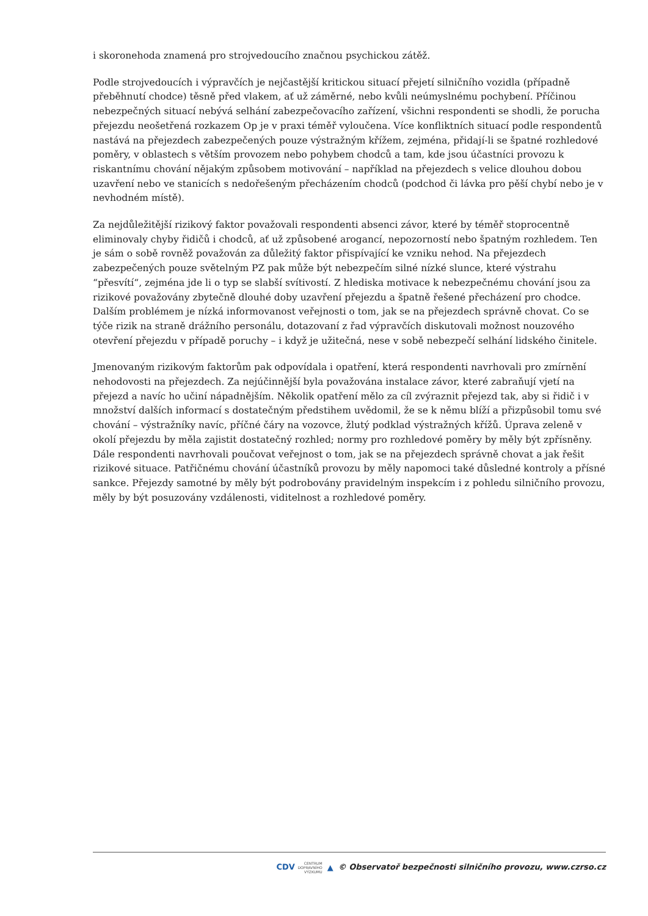i skoronehoda znamená pro strojvedoucího značnou psychickou zátěž.
Podle strojvedoucích i výpravčích je nejčastější kritickou situací přejetí silničního vozidla (případně přeběhnutí chodce) těsně před vlakem, ať už záměrné, nebo kvůli neúmyslnému pochybení. Příčinou nebezpečných situací nebývá selhání zabezpečovacího zařízení, všichni respondenti se shodli, že porucha přejezdu neošetřená rozkazem Op je v praxi téměř vyloučena. Více konfliktních situací podle respondentů nastává na přejezdech zabezpečených pouze výstražným křížem, zejména, přidají-li se špatné rozhledové poměry, v oblastech s větším provozem nebo pohybem chodců a tam, kde jsou účastníci provozu k riskantnímu chování nějakým způsobem motivování – například na přejezdech s velice dlouhou dobou uzavření nebo ve stanicích s nedořešeným přecházením chodců (podchod či lávka pro pěší chybí nebo je v nevhodném místě).
Za nejdůležitější rizikový faktor považovali respondenti absenci závor, které by téměř stoprocentně eliminovaly chyby řidičů i chodců, ať už způsobené arogancí, nepozorností nebo špatným rozhledem. Ten je sám o sobě rovněž považován za důležitý faktor přispívající ke vzniku nehod. Na přejezdech zabezpečených pouze světelným PZ pak může být nebezpečím silné nízké slunce, které výstrahu “přesvítí“, zejména jde li o typ se slabší svítivostí. Z hlediska motivace k nebezpečnému chování jsou za rizikové považovány zbytečně dlouhé doby uzavření přejezdu a špatně řešené přecházení pro chodce. Dalším problémem je nízká informovanost veřejnosti o tom, jak se na přejezdech správně chovat. Co se týče rizik na straně drážního personálu, dotazovaní z řad výpravčích diskutovali možnost nouzového otevření přejezdu v případě poruchy – i když je užitečná, nese v sobě nebezpečí selhání lidského činitele.
Jmenovaným rizikovým faktorům pak odpovídala i opatření, která respondenti navrhovali pro zmírnění nehodovosti na přejezdech. Za nejúčinnější byla považována instalace závor, které zabraňují vjetí na přejezd a navíc ho učiní nápadnějším. Několik opatření mělo za cíl zvýraznit přejezd tak, aby si řidič i v množství dalších informací s dostatečným předstihem uvědomil, že se k němu blíží a přizpůsobil tomu své chování – výstražníky navíc, příčné čáry na vozovce, žlutý podklad výstražných křížů. Úprava zeleně v okolí přejezdu by měla zajistit dostatečný rozhled; normy pro rozhledové poměry by měly být zpřísněny. Dále respondenti navrhovali poučovat veřejnost o tom, jak se na přejezdech správně chovat a jak řešit rizikové situace. Patřičnému chování účastníků provozu by měly napomoci také důsledné kontroly a přísné sankce. Přejezdy samotné by měly být podrobovány pravidelným inspekcím i z pohledu silničního provozu, měly by být posuzovány vzdálenosti, viditelnost a rozhledové poměry.
CDV CENTRUM
DOPRAVNÍHO
VÝZKUMU ▲ © Observatoř bezpečnosti silničního provozu, www.czrso.cz